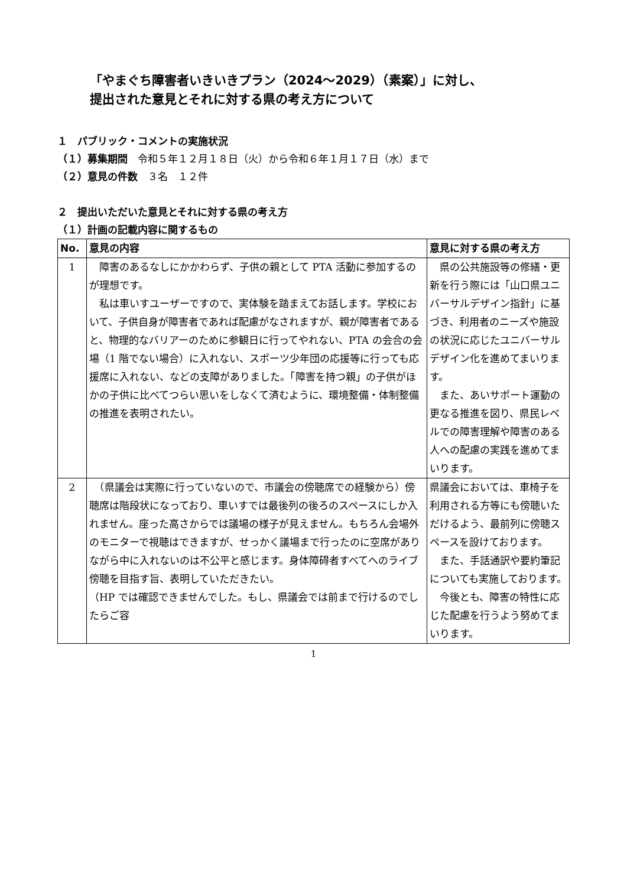「やまぐち障害者いきいきプラン（2024～2029）（素案）」に対し、
提出された意見とそれに対する県の考え方について
１　パブリック・コメントの実施状況
（１）募集期間　令和５年１２月１８日（火）から令和６年１月１７日（水）まで
（２）意見の件数　３名　１２件
２　提出いただいた意見とそれに対する県の考え方
（１）計画の記載内容に関するもの
| No. | 意見の内容 | 意見に対する県の考え方 |
| --- | --- | --- |
| 1 | 障害のあるなしにかかわらず、子供の親として PTA 活動に参加するのが理想です。 私は車いすユーザーですので、実体験を踏まえてお話します。学校において、子供自身が障害者であれば配慮がなされますが、親が障害者であると、物理的なバリアーのために参観日に行ってやれない、PTA の会合の会場（1 階でない場合）に入れない、スポーツ少年団の応援等に行っても応援席に入れない、などの支障がありました。「障害を持つ親」の子供がほかの子供に比べてつらい思いをしなくて済むように、環境整備・体制整備の推進を表明されたい。 | 県の公共施設等の修繕・更新を行う際には「山口県ユニバーサルデザイン指針」に基づき、利用者のニーズや施設の状況に応じたユニバーサルデザイン化を進めてまいります。 また、あいサポート運動の更なる推進を図り、県民レベルでの障害理解や障害のある人への配慮の実践を進めてまいります。 |
| 2 | （県議会は実際に行っていないので、市議会の傍聴席での経験から）傍聴席は階段状になっており、車いすでは最後列の後ろのスペースにしか入れません。座った高さからでは議場の様子が見えません。もちろん会場外のモニターで視聴はできますが、せっかく議場まで行ったのに空席がありながら中に入れないのは不公平と感じます。身体障碍者すべてへのライブ傍聴を目指す旨、表明していただきたい。 （HP では確認できませんでした。もし、県議会では前まで行けるのでしたらご容 | 県議会においては、車椅子を利用される方等にも傍聴いただけるよう、最前列に傍聴スペースを設けております。 また、手話通訳や要約筆記についても実施しております。 今後とも、障害の特性に応じた配慮を行うよう努めてまいります。 |
1